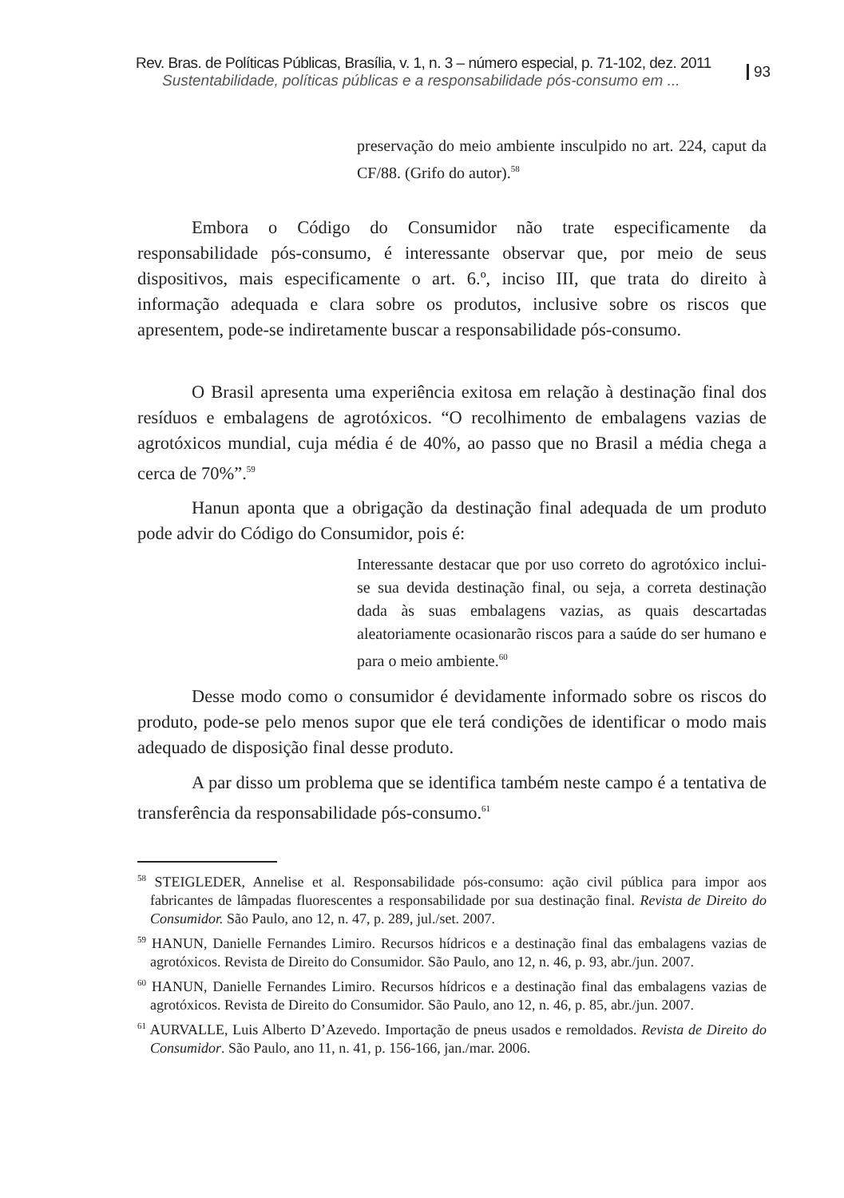Rev. Bras. de Políticas Públicas, Brasília, v. 1, n. 3 – número especial, p. 71-102, dez. 2011
Sustentabilidade, políticas públicas e a responsabilidade pós-consumo em ...
93
preservação do meio ambiente insculpido no art. 224, caput da CF/88. (Grifo do autor).<sup>58</sup>
Embora o Código do Consumidor não trate especificamente da responsabilidade pós-consumo, é interessante observar que, por meio de seus dispositivos, mais especificamente o art. 6.º, inciso III, que trata do direito à informação adequada e clara sobre os produtos, inclusive sobre os riscos que apresentem, pode-se indiretamente buscar a responsabilidade pós-consumo.
O Brasil apresenta uma experiência exitosa em relação à destinação final dos resíduos e embalagens de agrotóxicos. “O recolhimento de embalagens vazias de agrotóxicos mundial, cuja média é de 40%, ao passo que no Brasil a média chega a cerca de 70%”.<sup>59</sup>
Hanun aponta que a obrigação da destinação final adequada de um produto pode advir do Código do Consumidor, pois é:
Interessante destacar que por uso correto do agrotóxico inclui-se sua devida destinação final, ou seja, a correta destinação dada às suas embalagens vazias, as quais descartadas aleatoriamente ocasionarão riscos para a saúde do ser humano e para o meio ambiente.<sup>60</sup>
Desse modo como o consumidor é devidamente informado sobre os riscos do produto, pode-se pelo menos supor que ele terá condições de identificar o modo mais adequado de disposição final desse produto.
A par disso um problema que se identifica também neste campo é a tentativa de transferência da responsabilidade pós-consumo.<sup>61</sup>
<sup>58</sup> STEIGLEDER, Annelise et al. Responsabilidade pós-consumo: ação civil pública para impor aos fabricantes de lâmpadas fluorescentes a responsabilidade por sua destinação final. Revista de Direito do Consumidor. São Paulo, ano 12, n. 47, p. 289, jul./set. 2007.
<sup>59</sup> HANUN, Danielle Fernandes Limiro. Recursos hídricos e a destinação final das embalagens vazias de agrotóxicos. Revista de Direito do Consumidor. São Paulo, ano 12, n. 46, p. 93, abr./jun. 2007.
<sup>60</sup> HANUN, Danielle Fernandes Limiro. Recursos hídricos e a destinação final das embalagens vazias de agrotóxicos. Revista de Direito do Consumidor. São Paulo, ano 12, n. 46, p. 85, abr./jun. 2007.
<sup>61</sup> AURVALLE, Luis Alberto D’Azevedo. Importação de pneus usados e remoldados. Revista de Direito do Consumidor. São Paulo, ano 11, n. 41, p. 156-166, jan./mar. 2006.